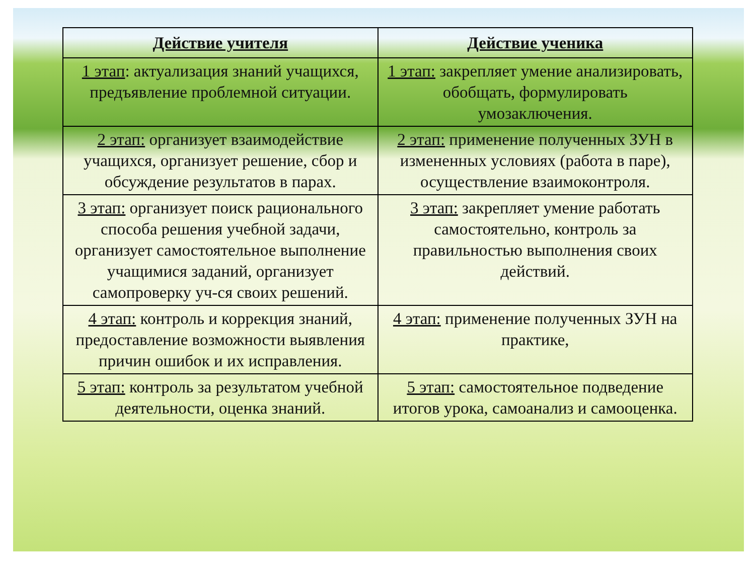| Действие учителя | Действие ученика |
| --- | --- |
| 1 этап : актуализация знаний учащихся, предъявление проблемной ситуации. | 1 этап: закрепляет умение анализировать, обобщать, формулировать умозаключения. |
| 2 этап: организует взаимодействие учащихся, организует решение, сбор и обсуждение результатов в парах. | 2 этап: применение полученных ЗУН в измененных условиях (работа в паре), осуществление взаимоконтроля. |
| 3 этап: организует поиск рационального способа решения учебной задачи, организует самостоятельное выполнение учащимися заданий, организует самопроверку уч-ся своих решений. | 3 этап: закрепляет умение работать самостоятельно, контроль за правильностью выполнения своих действий. |
| 4 этап: контроль и коррекция знаний, предоставление возможности выявления причин ошибок и их исправления. | 4 этап: применение полученных ЗУН на практике, |
| 5 этап: контроль за результатом учебной деятельности, оценка знаний. | 5 этап: самостоятельное подведение итогов урока, самоанализ и самооценка. |